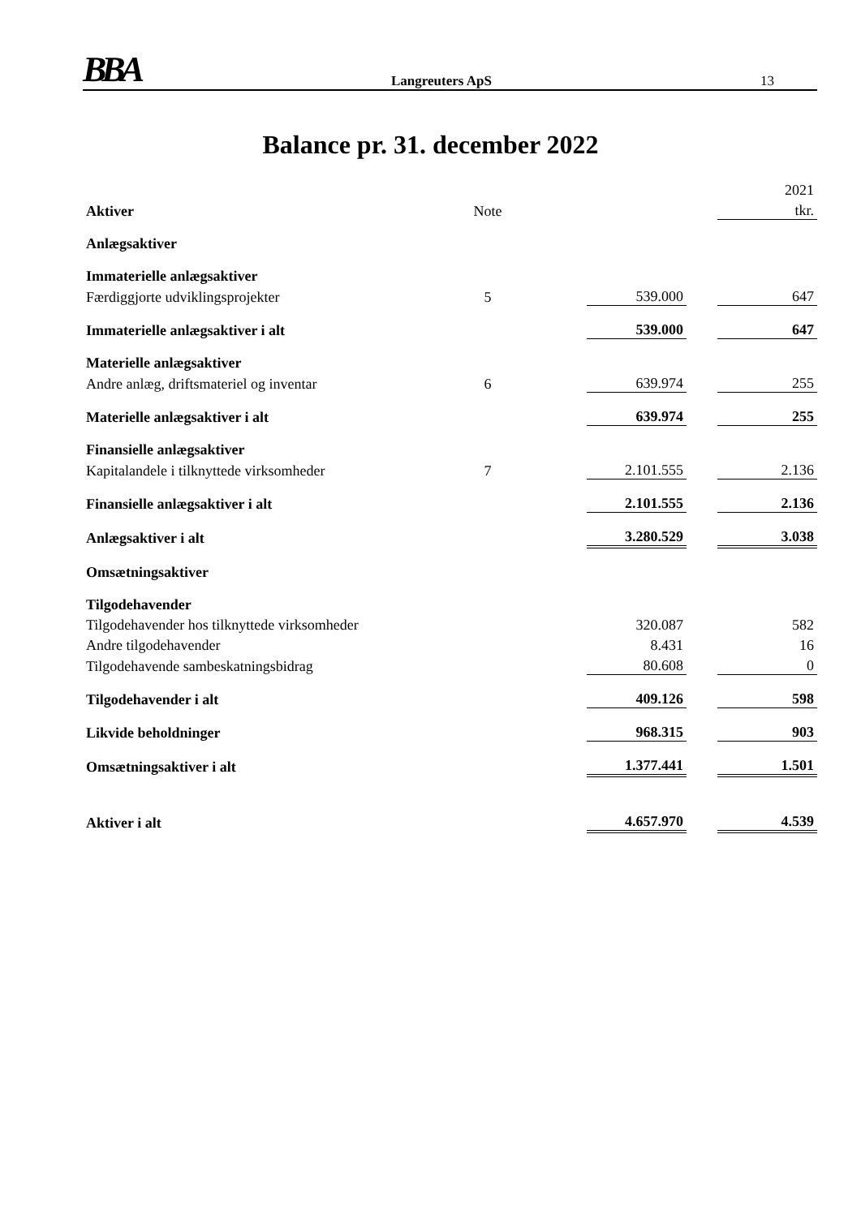BBA Langreuters ApS 13
Balance pr. 31. december 2022
| | | | | | 2021 |
| Aktiver | Note | | | | tkr. |
| Anlægsaktiver | | | | | |
| Immaterielle anlægsaktiver | | | | | |
| Færdiggjorte udviklingsprojekter | 5 | | 539.000 | | 647 |
| Immaterielle anlægsaktiver i alt | | | 539.000 | | 647 |
| Materielle anlægsaktiver | | | | | |
| Andre anlæg, driftsmateriel og inventar | 6 | | 639.974 | | 255 |
| Materielle anlægsaktiver i alt | | | 639.974 | | 255 |
| Finansielle anlægsaktiver | | | | | |
| Kapitalandele i tilknyttede virksomheder | 7 | | 2.101.555 | | 2.136 |
| Finansielle anlægsaktiver i alt | | | 2.101.555 | | 2.136 |
| Anlægsaktiver i alt | | | 3.280.529 | | 3.038 |
| Omsætningsaktiver | | | | | |
| Tilgodehavender | | | | | |
| Tilgodehavender hos tilknyttede virksomheder | | | 320.087 | | 582 |
| Andre tilgodehavender | | | 8.431 | | 16 |
| Tilgodehavende sambeskatningsbidrag | | | 80.608 | | 0 |
| Tilgodehavender i alt | | | 409.126 | | 598 |
| Likvide beholdninger | | | 968.315 | | 903 |
| Omsætningsaktiver i alt | | | 1.377.441 | | 1.501 |
| Aktiver i alt | | | 4.657.970 | | 4.539 |